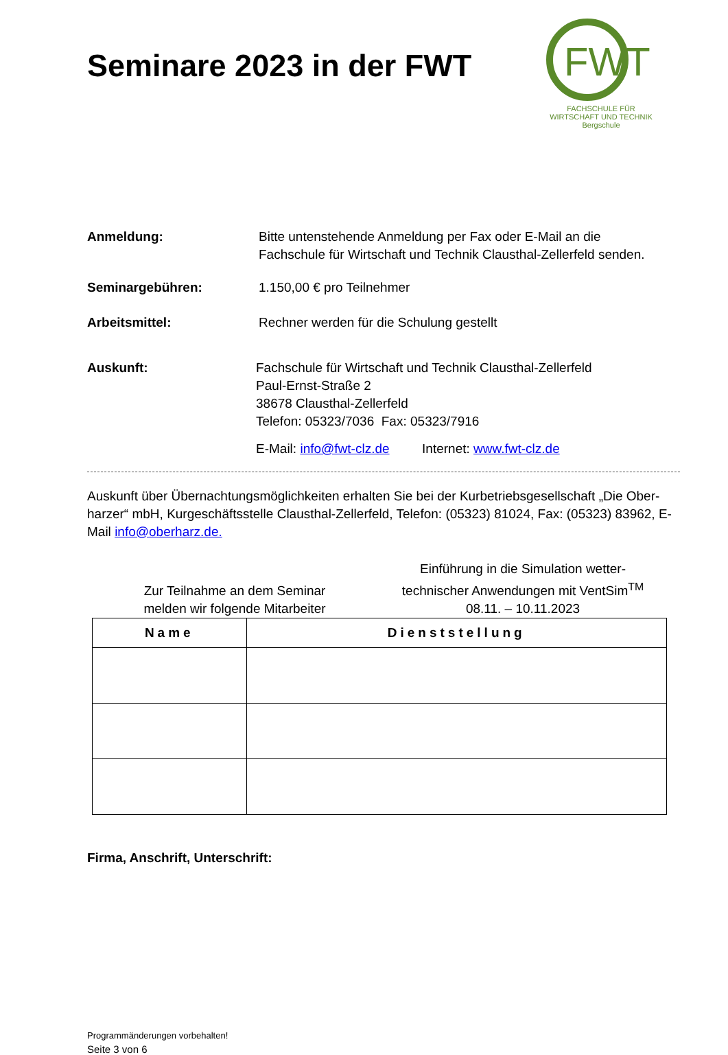Seminare 2023 in der FWT
FWT
FACHSCHULE FÜR
WIRTSCHAFT UND TECHNIK
Bergschule
Anmeldung: Bitte untenstehende Anmeldung per Fax oder E-Mail an die
Fachschule für Wirtschaft und Technik Clausthal-Zellerfeld senden.
Seminargebühren: 1.150,00 € pro Teilnehmer
Arbeitsmittel: Rechner werden für die Schulung gestellt
Auskunft: Fachschule für Wirtschaft und Technik Clausthal-Zellerfeld
Paul-Ernst-Straße 2
38678 Clausthal-Zellerfeld
Telefon: 05323/7036 Fax: 05323/7916
E-Mail: info@fwt-clz.de Internet: www.fwt-clz.de
Auskunft über Übernachtungsmöglichkeiten erhalten Sie bei der Kurbetriebsgesellschaft „Die Ober-harzer“ mbH, Kurgeschäftsstelle Clausthal-Zellerfeld, Telefon: (05323) 81024, Fax: (05323) 83962, E-Mail info@oberharz.de.
Zur Teilnahme an dem Seminar
melden wir folgende Mitarbeiter
Einführung in die Simulation wetter-
technischer Anwendungen mit VentSim<sup>TM</sup>
08.11. – 10.11.2023
| Name | Dienststellung |
| --- | --- |
Firma, Anschrift, Unterschrift:
Programmänderungen vorbehalten!
Seite 3 von 6